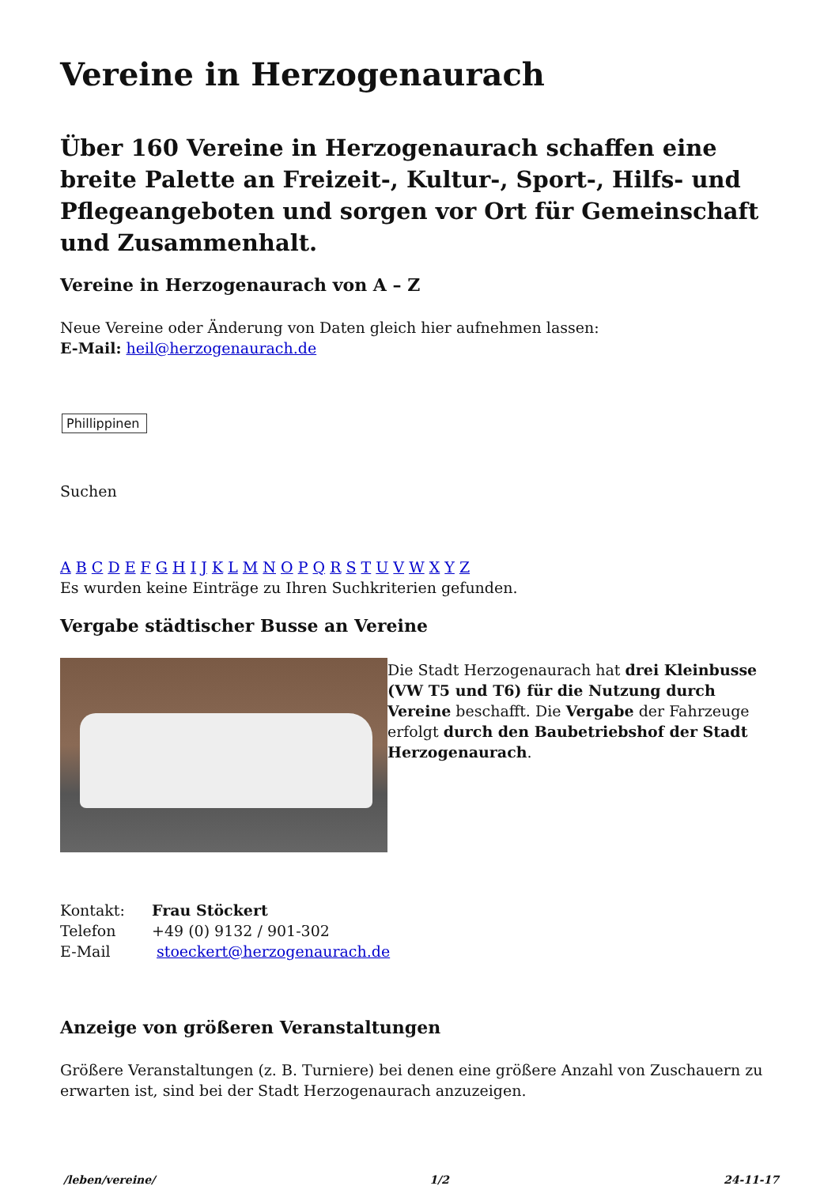Vereine in Herzogenaurach
Über 160 Vereine in Herzogenaurach schaffen eine breite Palette an Freizeit-, Kultur-, Sport-, Hilfs- und Pflegeangeboten und sorgen vor Ort für Gemeinschaft und Zusammenhalt.
Vereine in Herzogenaurach von A – Z
Neue Vereine oder Änderung von Daten gleich hier aufnehmen lassen:
E-Mail: heil@herzogenaurach.de
Phillippinen
Suchen
A B C D E F G H I J K L M N O P Q R S T U V W X Y Z
Es wurden keine Einträge zu Ihren Suchkriterien gefunden.
Vergabe städtischer Busse an Vereine
Die Stadt Herzogenaurach hat drei Kleinbusse (VW T5 und T6) für die Nutzung durch Vereine beschafft. Die Vergabe der Fahrzeuge erfolgt durch den Baubetriebshof der Stadt Herzogenaurach.
| Kontakt: | Frau Stöckert |
| Telefon | +49 (0) 9132 / 901-302 |
| E-Mail | stoeckert@herzogenaurach.de |
Anzeige von größeren Veranstaltungen
Größere Veranstaltungen (z. B. Turniere) bei denen eine größere Anzahl von Zuschauern zu erwarten ist, sind bei der Stadt Herzogenaurach anzuzeigen.
/leben/vereine/ 1/2 24-11-17